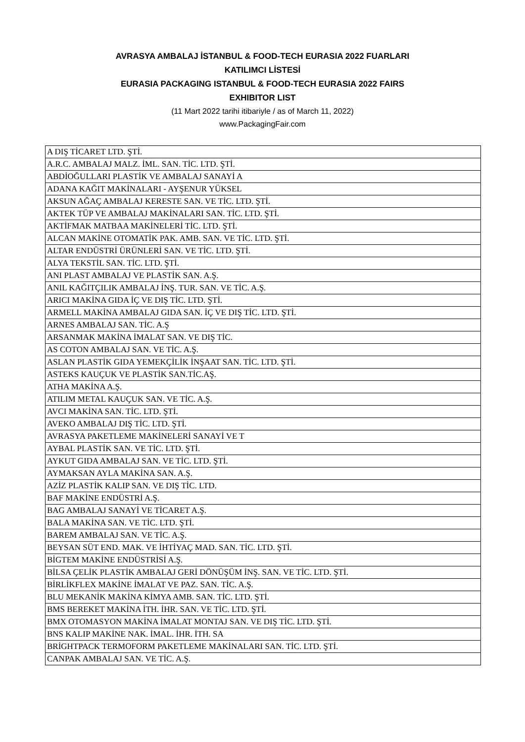AVRASYA AMBALAJ İSTANBUL & FOOD-TECH EURASIA 2022 FUARLARI
KATILIMCI LİSTESİ
EURASIA PACKAGING ISTANBUL & FOOD-TECH EURASIA 2022 FAIRS
EXHIBITOR LIST
(11 Mart 2022 tarihi itibariyle / as of March 11, 2022)
www.PackagingFair.com
| A DIŞ TİCARET LTD. ŞTİ. |
| A.R.C. AMBALAJ MALZ. İML. SAN. TİC. LTD. ŞTİ. |
| ABDİOĞULLARI PLASTİK VE AMBALAJ SANAYİ A |
| ADANA KAĞIT MAKİNALARI - AYŞENUR YÜKSEL |
| AKSUN AĞAÇ AMBALAJ KERESTE SAN. VE TİC. LTD. ŞTİ. |
| AKTEK TÜP VE AMBALAJ MAKİNALARI SAN. TİC. LTD. ŞTİ. |
| AKTİFMAK MATBAA MAKİNELERİ TİC. LTD. ŞTİ. |
| ALCAN MAKİNE OTOMATİK PAK. AMB. SAN. VE TİC. LTD. ŞTİ. |
| ALTAR ENDÜSTRİ ÜRÜNLERİ SAN. VE TİC. LTD. ŞTİ. |
| ALYA TEKSTİL SAN. TİC. LTD. ŞTİ. |
| ANI PLAST AMBALAJ VE PLASTİK SAN. A.Ş. |
| ANIL KAĞITÇILIK AMBALAJ İNŞ. TUR. SAN. VE TİC. A.Ş. |
| ARICI MAKİNA GIDA İÇ VE DIŞ TİC. LTD. ŞTİ. |
| ARMELL MAKİNA AMBALAJ GIDA SAN. İÇ VE DIŞ TİC. LTD. ŞTİ. |
| ARNES AMBALAJ SAN. TİC. A.Ş |
| ARSANMAK MAKİNA İMALAT SAN. VE DIŞ TİC. |
| AS COTON AMBALAJ SAN. VE TİC. A.Ş. |
| ASLAN PLASTİK GIDA YEMEKÇİLİK İNŞAAT SAN. TİC. LTD. ŞTİ. |
| ASTEKS KAUÇUK VE PLASTİK SAN.TİC.AŞ. |
| ATHA MAKİNA A.Ş. |
| ATILIM METAL KAUÇUK SAN. VE TİC. A.Ş. |
| AVCI MAKİNA SAN. TİC. LTD. ŞTİ. |
| AVEKO AMBALAJ DIŞ TİC. LTD. ŞTİ. |
| AVRASYA PAKETLEME MAKİNELERİ SANAYİ VE T |
| AYBAL PLASTİK SAN. VE TİC. LTD. ŞTİ. |
| AYKUT GIDA AMBALAJ SAN. VE TİC. LTD. ŞTİ. |
| AYMAKSAN AYLA MAKİNA SAN. A.Ş. |
| AZİZ PLASTİK KALIP SAN. VE DIŞ TİC. LTD. |
| BAF MAKİNE ENDÜSTRİ A.Ş. |
| BAG AMBALAJ SANAYİ VE TİCARET A.Ş. |
| BALA MAKİNA SAN. VE TİC. LTD. ŞTİ. |
| BAREM AMBALAJ SAN. VE TİC. A.Ş. |
| BEYSAN SÜT END. MAK. VE İHTİYAÇ MAD. SAN. TİC. LTD. ŞTİ. |
| BİGTEM MAKİNE ENDÜSTRİSİ A.Ş. |
| BİLSA ÇELİK PLASTİK AMBALAJ GERİ DÖNÜŞÜM İNŞ. SAN. VE TİC. LTD. ŞTİ. |
| BİRLİKFLEX MAKİNE İMALAT VE PAZ. SAN. TİC. A.Ş. |
| BLU MEKANİK MAKİNA KİMYA AMB. SAN. TİC. LTD. ŞTİ. |
| BMS BEREKET MAKİNA İTH. İHR. SAN. VE TİC. LTD. ŞTİ. |
| BMX OTOMASYON MAKİNA İMALAT MONTAJ SAN. VE DIŞ TİC. LTD. ŞTİ. |
| BNS KALIP MAKİNE NAK. İMAL. İHR. İTH. SA |
| BRİGHTPACK TERMOFORM PAKETLEME MAKİNALARI SAN. TİC. LTD. ŞTİ. |
| CANPAK AMBALAJ SAN. VE TİC. A.Ş. |